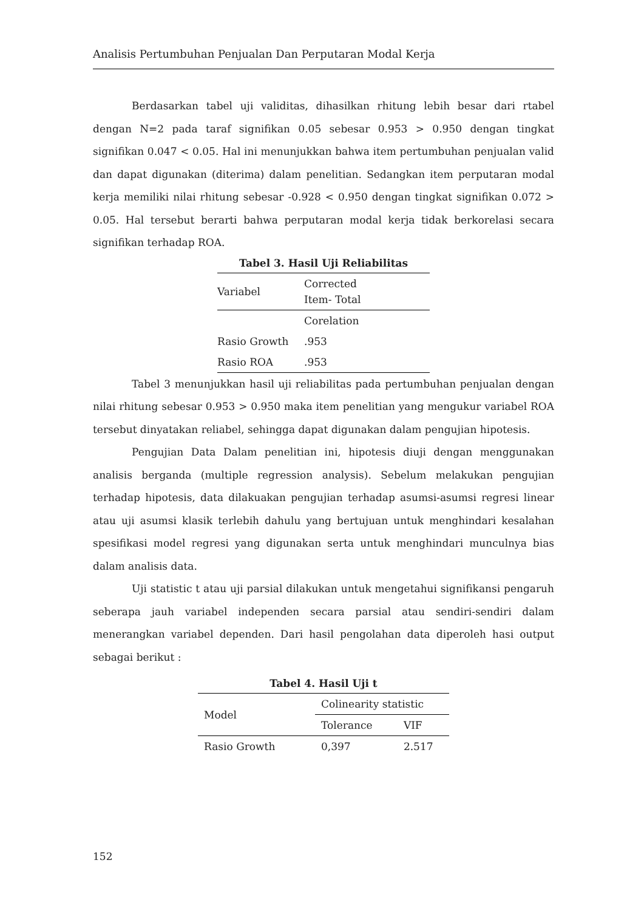Analisis Pertumbuhan Penjualan Dan Perputaran Modal Kerja
Berdasarkan tabel uji validitas, dihasilkan rhitung lebih besar dari rtabel dengan N=2 pada taraf signifikan 0.05 sebesar 0.953 > 0.950 dengan tingkat signifikan 0.047 < 0.05. Hal ini menunjukkan bahwa item pertumbuhan penjualan valid dan dapat digunakan (diterima) dalam penelitian. Sedangkan item perputaran modal kerja memiliki nilai rhitung sebesar -0.928 < 0.950 dengan tingkat signifikan 0.072 > 0.05. Hal tersebut berarti bahwa perputaran modal kerja tidak berkorelasi secara signifikan terhadap ROA.
Tabel 3. Hasil Uji Reliabilitas
| Variabel | Corrected Item- Total |
| --- | --- |
| | Corelation |
| Rasio Growth | .953 |
| Rasio ROA | .953 |
Tabel 3 menunjukkan hasil uji reliabilitas pada pertumbuhan penjualan dengan nilai rhitung sebesar 0.953 > 0.950 maka item penelitian yang mengukur variabel ROA tersebut dinyatakan reliabel, sehingga dapat digunakan dalam pengujian hipotesis.
Pengujian Data Dalam penelitian ini, hipotesis diuji dengan menggunakan analisis berganda (multiple regression analysis). Sebelum melakukan pengujian terhadap hipotesis, data dilakuakan pengujian terhadap asumsi-asumsi regresi linear atau uji asumsi klasik terlebih dahulu yang bertujuan untuk menghindari kesalahan spesifikasi model regresi yang digunakan serta untuk menghindari munculnya bias dalam analisis data.
Uji statistic t atau uji parsial dilakukan untuk mengetahui signifikansi pengaruh seberapa jauh variabel independen secara parsial atau sendiri-sendiri dalam menerangkan variabel dependen. Dari hasil pengolahan data diperoleh hasi output sebagai berikut :
Tabel 4. Hasil Uji t
| Model | Colinearity statistic | |
| --- | --- | --- |
| | Tolerance | VIF |
| Rasio Growth | 0,397 | 2.517 |
152